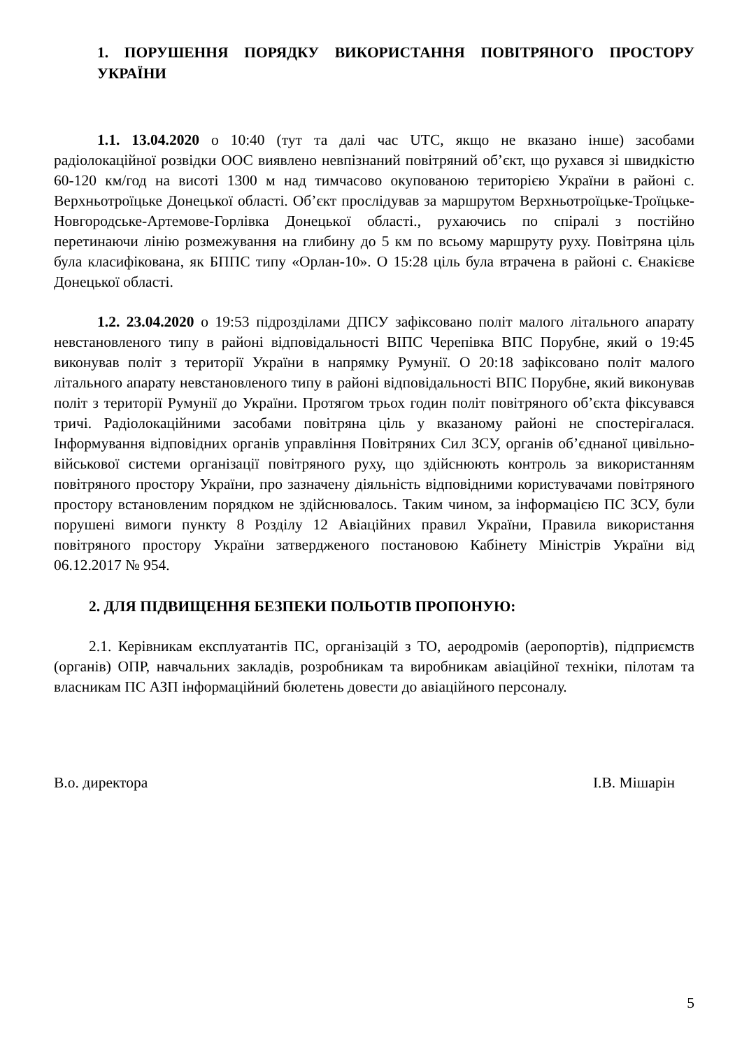1. ПОРУШЕННЯ ПОРЯДКУ ВИКОРИСТАННЯ ПОВІТРЯНОГО ПРОСТОРУ УКРАЇНИ
1.1. 13.04.2020 о 10:40 (тут та далі час UTC, якщо не вказано інше) засобами радіолокаційної розвідки ООС виявлено невпізнаний повітряний об’єкт, що рухався зі швидкістю 60-120 км/год на висоті 1300 м над тимчасово окупованою територією України в районі с. Верхньотроїцьке Донецької області. Об’єкт прослідував за маршрутом Верхньотроїцьке-Троїцьке-Новгородське-Артемове-Горлівка Донецької області., рухаючись по спіралі з постійно перетинаючи лінію розмежування на глибину до 5 км по всьому маршруту руху. Повітряна ціль була класифікована, як БППС типу «Орлан-10». О 15:28 ціль була втрачена в районі с. Єнакієве Донецької області.
1.2. 23.04.2020 о 19:53 підрозділами ДПСУ зафіксовано політ малого літального апарату невстановленого типу в районі відповідальності ВІПС Черепівка ВПС Порубне, який о 19:45 виконував політ з території України в напрямку Румунії. О 20:18 зафіксовано політ малого літального апарату невстановленого типу в районі відповідальності ВПС Порубне, який виконував політ з території Румунії до України. Протягом трьох годин політ повітряного об’єкта фіксувався тричі. Радіолокаційними засобами повітряна ціль у вказаному районі не спостерігалася. Інформування відповідних органів управління Повітряних Сил ЗСУ, органів об’єднаної цивільно-військової системи організації повітряного руху, що здійснюють контроль за використанням повітряного простору України, про зазначену діяльність відповідними користувачами повітряного простору встановленим порядком не здійснювалось. Таким чином, за інформацією ПС ЗСУ, були порушені вимоги пункту 8 Розділу 12 Авіаційних правил України, Правила використання повітряного простору України затвердженого постановою Кабінету Міністрів України від 06.12.2017 № 954.
2. ДЛЯ ПІДВИЩЕННЯ БЕЗПЕКИ ПОЛЬОТІВ ПРОПОНУЮ:
2.1. Керівникам експлуатантів ПС, організацій з ТО, аеродромів (аеропортів), підприємств (органів) ОПР, навчальних закладів, розробникам та виробникам авіаційної техніки, пілотам та власникам ПС АЗП інформаційний бюлетень довести до авіаційного персоналу.
В.о. директора І.В. Мішарін
5